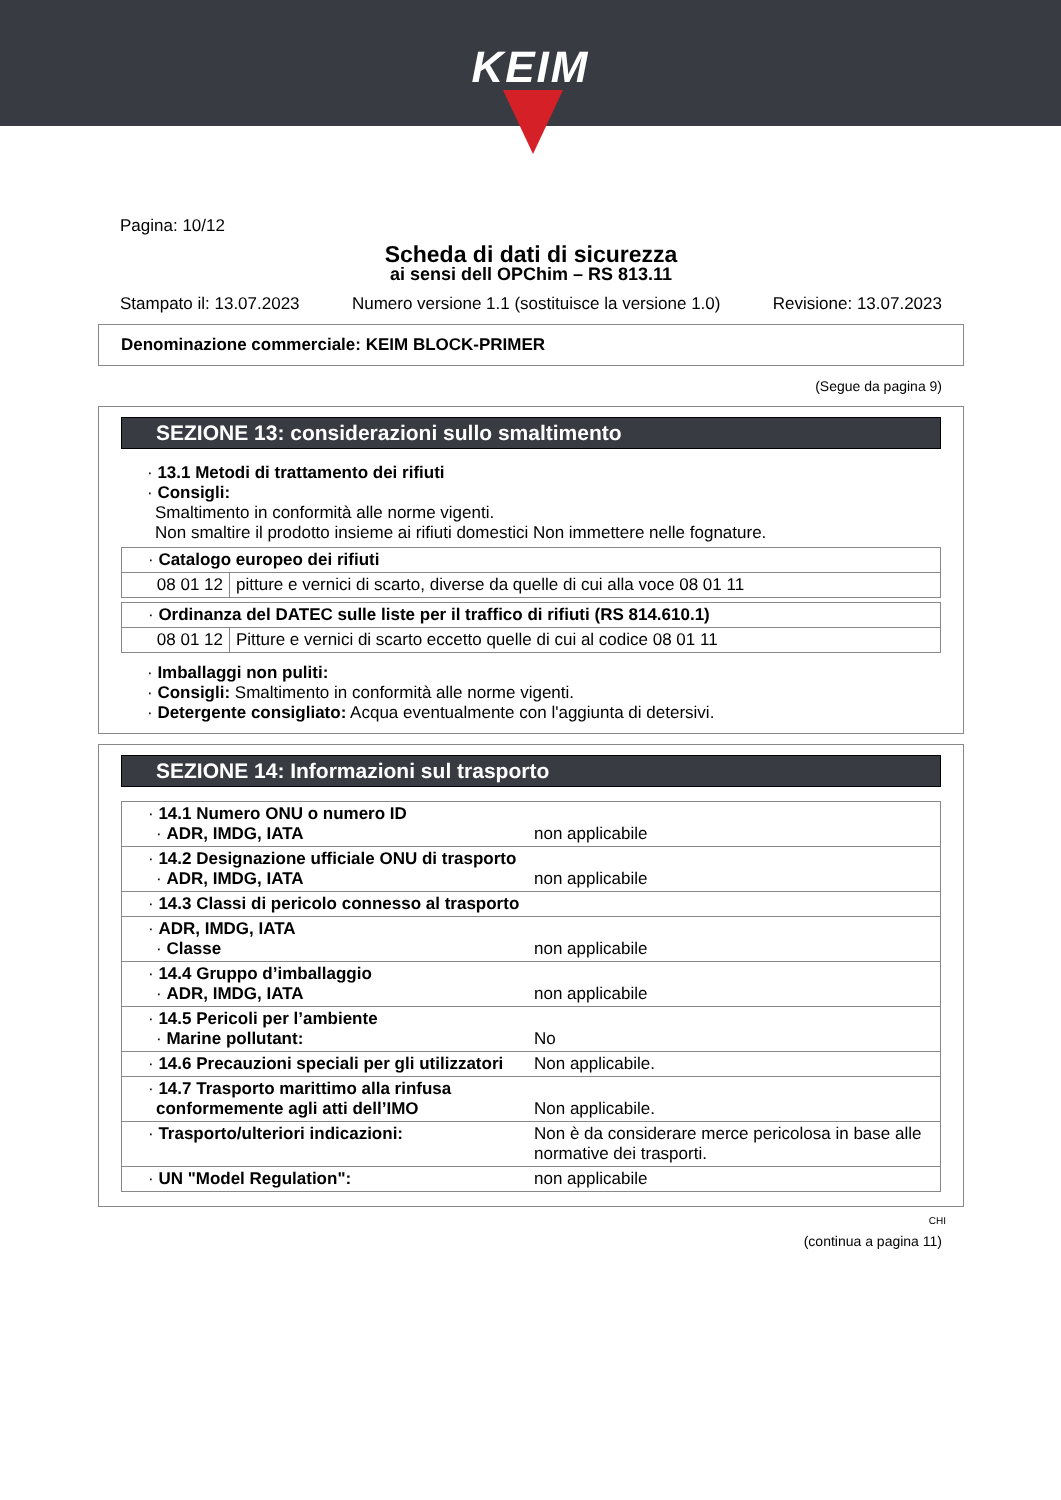KEIM
Pagina: 10/12
Scheda di dati di sicurezza
ai sensi dell OPChim – RS 813.11
Stampato il: 13.07.2023 Numero versione 1.1 (sostituisce la versione 1.0) Revisione: 13.07.2023
Denominazione commerciale: KEIM BLOCK-PRIMER
(Segue da pagina 9)
SEZIONE 13: considerazioni sullo smaltimento
· 13.1 Metodi di trattamento dei rifiuti
· Consigli:
Smaltimento in conformità alle norme vigenti.
Non smaltire il prodotto insieme ai rifiuti domestici Non immettere nelle fognature.
| · Catalogo europeo dei rifiuti | |
| 08 01 12 | pitture e vernici di scarto, diverse da quelle di cui alla voce 08 01 11 |
| · Ordinanza del DATEC sulle liste per il traffico di rifiuti (RS 814.610.1) | |
| 08 01 12 | Pitture e vernici di scarto eccetto quelle di cui al codice 08 01 11 |
· Imballaggi non puliti:
· Consigli: Smaltimento in conformità alle norme vigenti.
· Detergente consigliato: Acqua eventualmente con l'aggiunta di detersivi.
SEZIONE 14: Informazioni sul trasporto
| · 14.1 Numero ONU o numero ID · ADR, IMDG, IATA | non applicabile |
| · 14.2 Designazione ufficiale ONU di trasporto · ADR, IMDG, IATA | non applicabile |
| · 14.3 Classi di pericolo connesso al trasporto | |
| · ADR, IMDG, IATA · Classe | non applicabile |
| · 14.4 Gruppo d’imballaggio · ADR, IMDG, IATA | non applicabile |
| · 14.5 Pericoli per l’ambiente · Marine pollutant: | No |
| · 14.6 Precauzioni speciali per gli utilizzatori | Non applicabile. |
| · 14.7 Trasporto marittimo alla rinfusa conformemente agli atti dell’IMO | Non applicabile. |
| · Trasporto/ulteriori indicazioni: | Non è da considerare merce pericolosa in base alle normative dei trasporti. |
| · UN "Model Regulation": | non applicabile |
CHI
(continua a pagina 11)